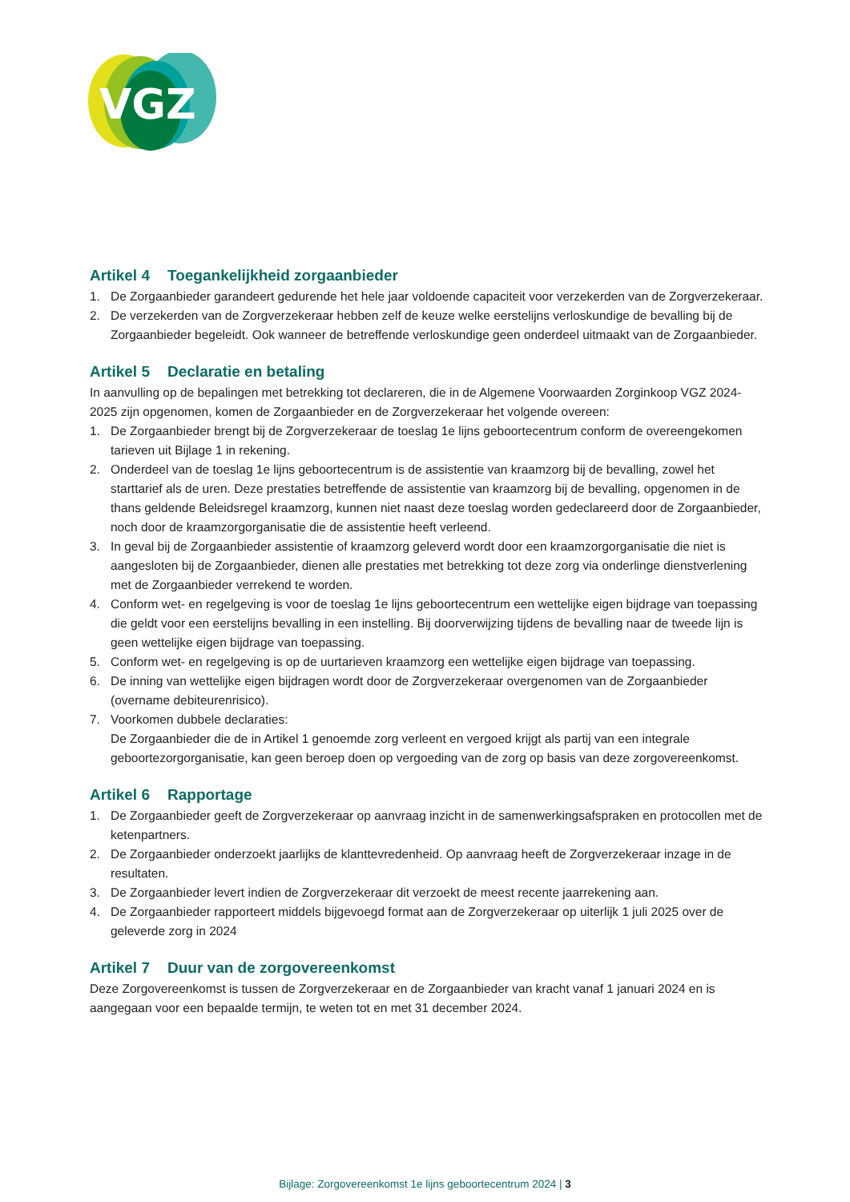VGZ
Artikel 4 Toegankelijkheid zorgaanbieder
1. De Zorgaanbieder garandeert gedurende het hele jaar voldoende capaciteit voor verzekerden van de Zorgverzekeraar.
2. De verzekerden van de Zorgverzekeraar hebben zelf de keuze welke eerstelijns verloskundige de bevalling bij de Zorgaanbieder begeleidt. Ook wanneer de betreffende verloskundige geen onderdeel uitmaakt van de Zorgaanbieder.
Artikel 5 Declaratie en betaling
In aanvulling op de bepalingen met betrekking tot declareren, die in de Algemene Voorwaarden Zorginkoop VGZ 2024-2025 zijn opgenomen, komen de Zorgaanbieder en de Zorgverzekeraar het volgende overeen:
1. De Zorgaanbieder brengt bij de Zorgverzekeraar de toeslag 1e lijns geboortecentrum conform de overeengekomen tarieven uit Bijlage 1 in rekening.
2. Onderdeel van de toeslag 1e lijns geboortecentrum is de assistentie van kraamzorg bij de bevalling, zowel het starttarief als de uren. Deze prestaties betreffende de assistentie van kraamzorg bij de bevalling, opgenomen in de thans geldende Beleidsregel kraamzorg, kunnen niet naast deze toeslag worden gedeclareerd door de Zorgaanbieder, noch door de kraamzorgorganisatie die de assistentie heeft verleend.
3. In geval bij de Zorgaanbieder assistentie of kraamzorg geleverd wordt door een kraamzorgorganisatie die niet is aangesloten bij de Zorgaanbieder, dienen alle prestaties met betrekking tot deze zorg via onderlinge dienstverlening met de Zorgaanbieder verrekend te worden.
4. Conform wet- en regelgeving is voor de toeslag 1e lijns geboortecentrum een wettelijke eigen bijdrage van toepassing die geldt voor een eerstelijns bevalling in een instelling. Bij doorverwijzing tijdens de bevalling naar de tweede lijn is geen wettelijke eigen bijdrage van toepassing.
5. Conform wet- en regelgeving is op de uurtarieven kraamzorg een wettelijke eigen bijdrage van toepassing.
6. De inning van wettelijke eigen bijdragen wordt door de Zorgverzekeraar overgenomen van de Zorgaanbieder (overname debiteurenrisico).
7. Voorkomen dubbele declaraties:
De Zorgaanbieder die de in Artikel 1 genoemde zorg verleent en vergoed krijgt als partij van een integrale geboortezorgorganisatie, kan geen beroep doen op vergoeding van de zorg op basis van deze zorgovereenkomst.
Artikel 6 Rapportage
1. De Zorgaanbieder geeft de Zorgverzekeraar op aanvraag inzicht in de samenwerkingsafspraken en protocollen met de ketenpartners.
2. De Zorgaanbieder onderzoekt jaarlijks de klanttevredenheid. Op aanvraag heeft de Zorgverzekeraar inzage in de resultaten.
3. De Zorgaanbieder levert indien de Zorgverzekeraar dit verzoekt de meest recente jaarrekening aan.
4. De Zorgaanbieder rapporteert middels bijgevoegd format aan de Zorgverzekeraar op uiterlijk 1 juli 2025 over de geleverde zorg in 2024
Artikel 7 Duur van de zorgovereenkomst
Deze Zorgovereenkomst is tussen de Zorgverzekeraar en de Zorgaanbieder van kracht vanaf 1 januari 2024 en is aangegaan voor een bepaalde termijn, te weten tot en met 31 december 2024.
Bijlage: Zorgovereenkomst 1e lijns geboortecentrum 2024 | 3